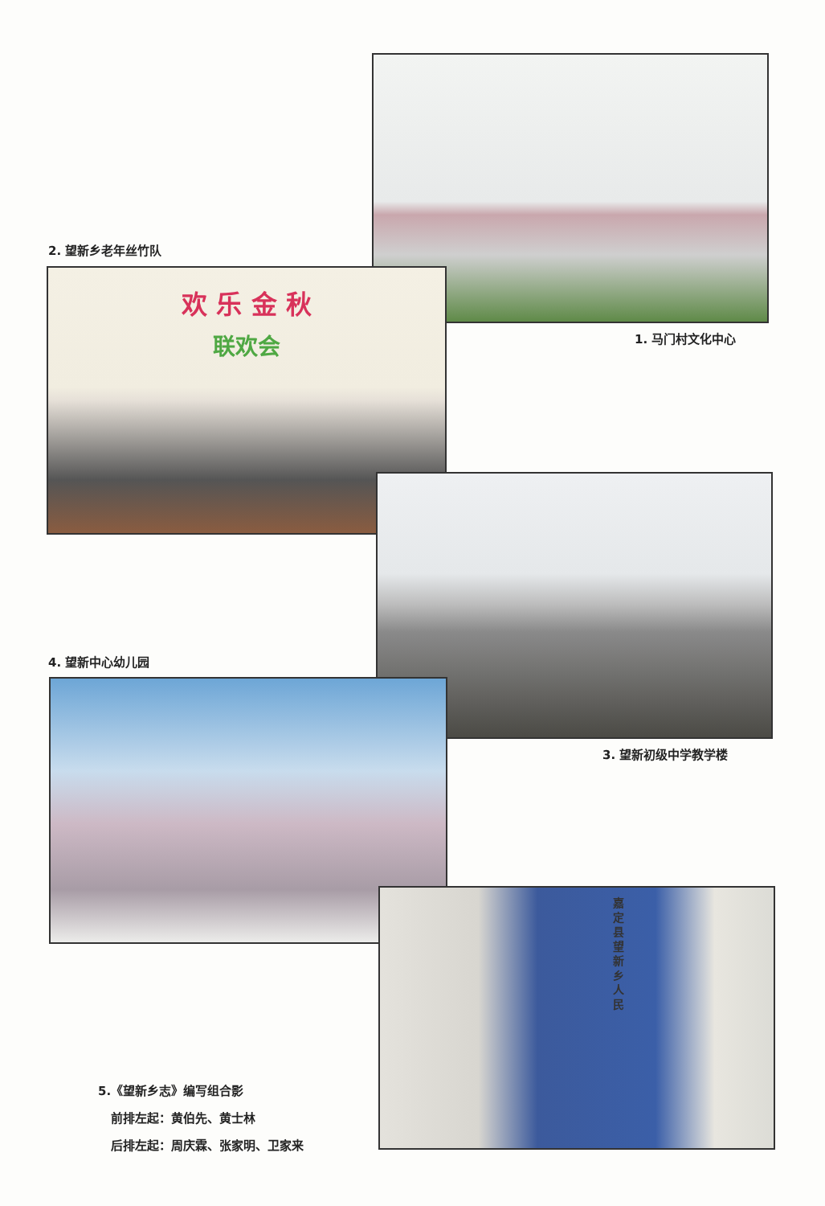2. 望新乡老年丝竹队
欢 乐 金 秋
联欢会
1. 马门村文化中心
4. 望新中心幼儿园
3. 望新初级中学教学楼
嘉定县望新乡人民
5.《望新乡志》编写组合影
前排左起：黄伯先、黄士林
后排左起：周庆霖、张家明、卫家来